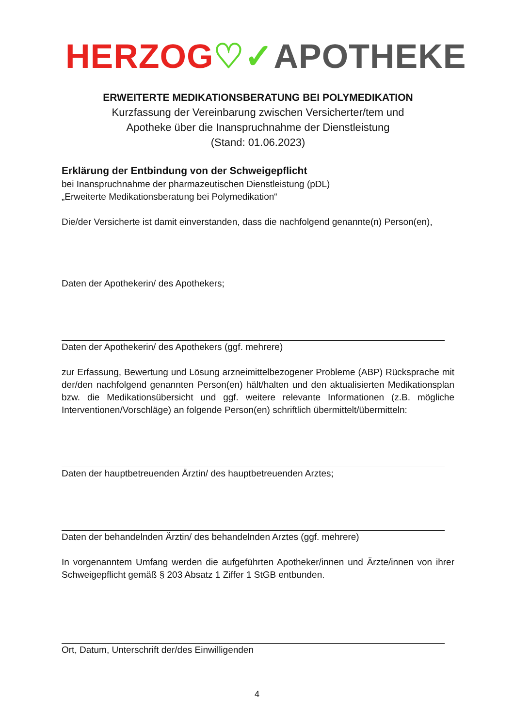HERZOG♡✓APOTHEKE
ERWEITERTE MEDIKATIONSBERATUNG BEI POLYMEDIKATION
Kurzfassung der Vereinbarung zwischen Versicherter/tem und
Apotheke über die Inanspruchnahme der Dienstleistung
(Stand: 01.06.2023)
Erklärung der Entbindung von der Schweigepflicht
bei Inanspruchnahme der pharmazeutischen Dienstleistung (pDL)
„Erweiterte Medikationsberatung bei Polymedikation“
Die/der Versicherte ist damit einverstanden, dass die nachfolgend genannte(n) Person(en),
Daten der Apothekerin/ des Apothekers;
Daten der Apothekerin/ des Apothekers (ggf. mehrere)
zur Erfassung, Bewertung und Lösung arzneimittelbezogener Probleme (ABP) Rücksprache mit der/den nachfolgend genannten Person(en) hält/halten und den aktualisierten Medikationsplan bzw. die Medikationsübersicht und ggf. weitere relevante Informationen (z.B. mögliche Interventionen/Vorschläge) an folgende Person(en) schriftlich übermittelt/übermitteln:
Daten der hauptbetreuenden Ärztin/ des hauptbetreuenden Arztes;
Daten der behandelnden Ärztin/ des behandelnden Arztes (ggf. mehrere)
In vorgenanntem Umfang werden die aufgeführten Apotheker/innen und Ärzte/innen von ihrer Schweigepflicht gemäß § 203 Absatz 1 Ziffer 1 StGB entbunden.
Ort, Datum, Unterschrift der/des Einwilligenden
4